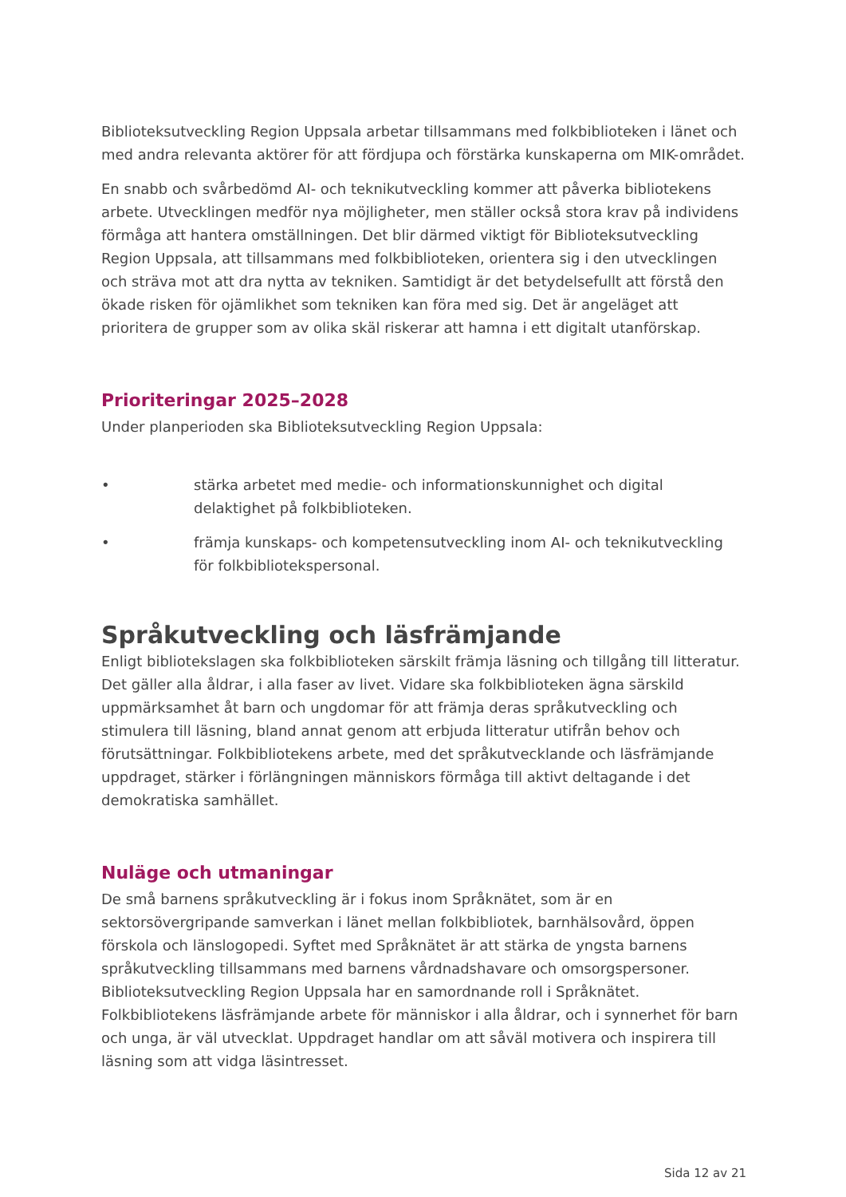Biblioteksutveckling Region Uppsala arbetar tillsammans med folkbiblioteken i länet och med andra relevanta aktörer för att fördjupa och förstärka kunskaperna om MIK-området.
En snabb och svårbedömd AI- och teknikutveckling kommer att påverka bibliotekens arbete. Utvecklingen medför nya möjligheter, men ställer också stora krav på individens förmåga att hantera omställningen. Det blir därmed viktigt för Biblioteksutveckling Region Uppsala, att tillsammans med folkbiblioteken, orientera sig i den utvecklingen och sträva mot att dra nytta av tekniken. Samtidigt är det betydelsefullt att förstå den ökade risken för ojämlikhet som tekniken kan föra med sig. Det är angeläget att prioritera de grupper som av olika skäl riskerar att hamna i ett digitalt utanförskap.
Prioriteringar 2025–2028
Under planperioden ska Biblioteksutveckling Region Uppsala:
• stärka arbetet med medie- och informationskunnighet och digital delaktighet på folkbiblioteken.
• främja kunskaps- och kompetensutveckling inom AI- och teknikutveckling för folkbibliotekspersonal.
Språkutveckling och läsfrämjande
Enligt bibliotekslagen ska folkbiblioteken särskilt främja läsning och tillgång till litteratur. Det gäller alla åldrar, i alla faser av livet. Vidare ska folkbiblioteken ägna särskild uppmärksamhet åt barn och ungdomar för att främja deras språkutveckling och stimulera till läsning, bland annat genom att erbjuda litteratur utifrån behov och förutsättningar. Folkbibliotekens arbete, med det språkutvecklande och läsfrämjande uppdraget, stärker i förlängningen människors förmåga till aktivt deltagande i det demokratiska samhället.
Nuläge och utmaningar
De små barnens språkutveckling är i fokus inom Språknätet, som är en sektorsövergripande samverkan i länet mellan folkbibliotek, barnhälsovård, öppen förskola och länslogopedi. Syftet med Språknätet är att stärka de yngsta barnens språkutveckling tillsammans med barnens vårdnadshavare och omsorgspersoner. Biblioteksutveckling Region Uppsala har en samordnande roll i Språknätet. Folkbibliotekens läsfrämjande arbete för människor i alla åldrar, och i synnerhet för barn och unga, är väl utvecklat. Uppdraget handlar om att såväl motivera och inspirera till läsning som att vidga läsintresset.
Sida 12 av 21